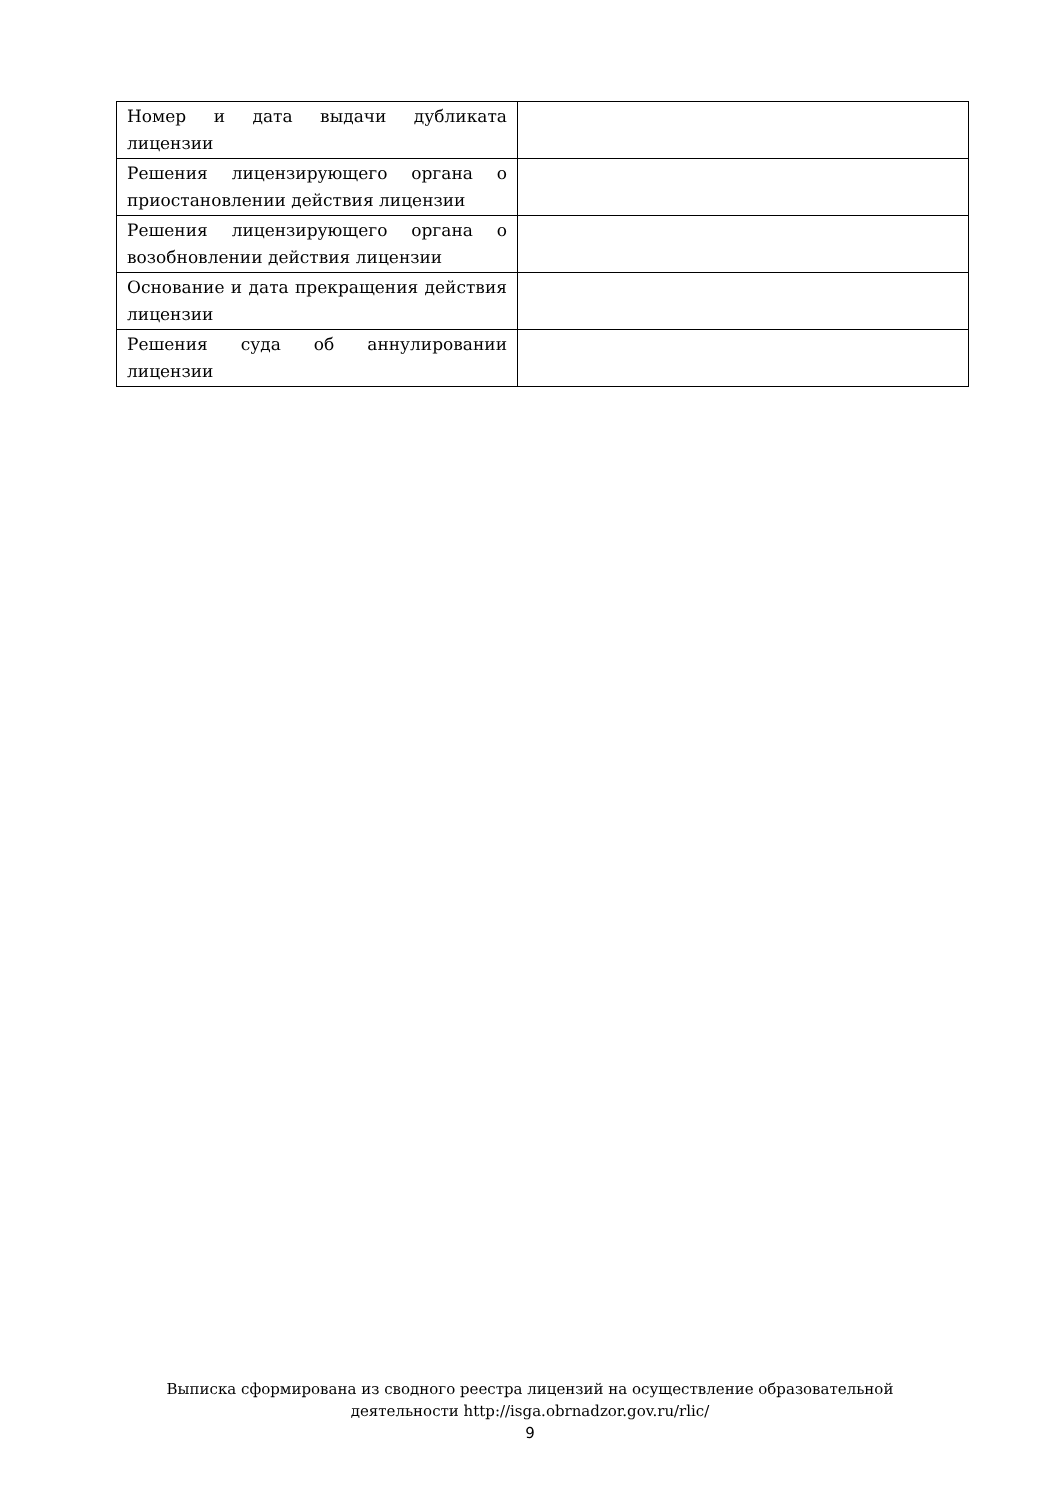| Номер и дата выдачи дубликата лицензии | |
| Решения лицензирующего органа о приостановлении действия лицензии | |
| Решения лицензирующего органа о возобновлении действия лицензии | |
| Основание и дата прекращения действия лицензии | |
| Решения суда об аннулировании лицензии | |
Выписка сформирована из сводного реестра лицензий на осуществление образовательной
деятельности http://isga.obrnadzor.gov.ru/rlic/
9